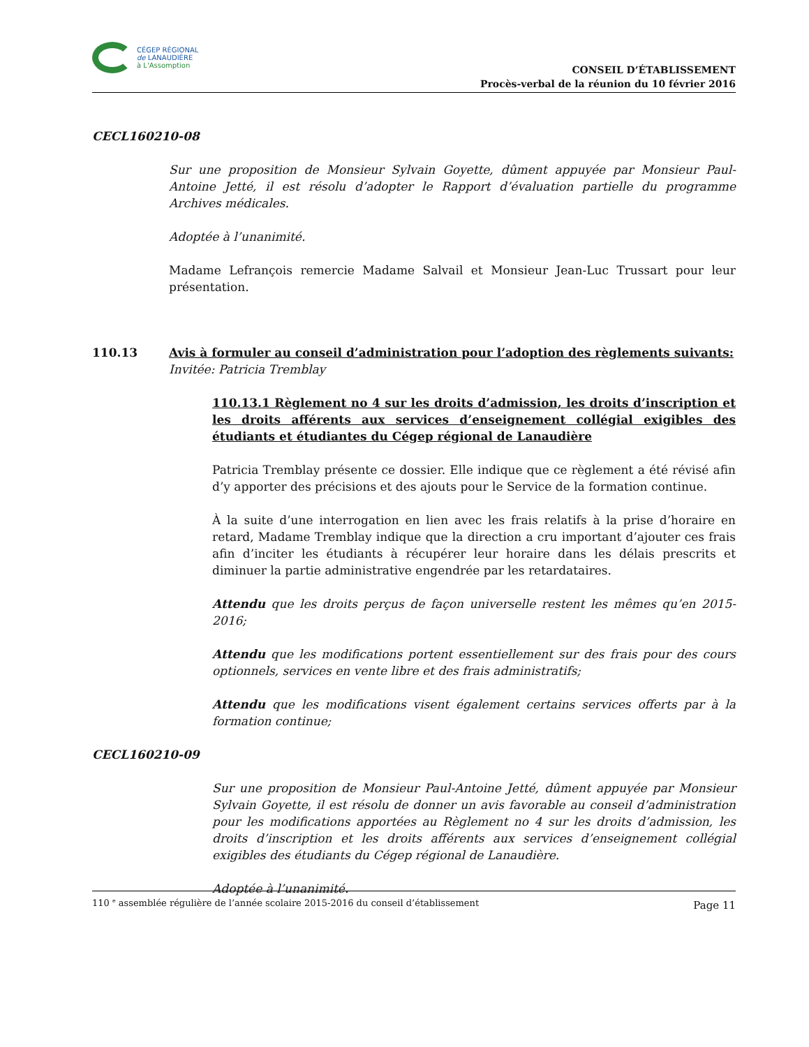CÉGEP RÉGIONAL
de LANAUDIÈRE
à L'Assomption
CONSEIL D’ÉTABLISSEMENT
Procès-verbal de la réunion du 10 février 2016
CECL160210-08
Sur une proposition de Monsieur Sylvain Goyette, dûment appuyée par Monsieur Paul-Antoine Jetté, il est résolu d’adopter le Rapport d’évaluation partielle du programme Archives médicales.
Adoptée à l’unanimité.
Madame Lefrançois remercie Madame Salvail et Monsieur Jean-Luc Trussart pour leur présentation.
110.13 Avis à formuler au conseil d’administration pour l’adoption des règlements suivants:
Invitée: Patricia Tremblay
110.13.1 Règlement no 4 sur les droits d’admission, les droits d’inscription et les droits afférents aux services d’enseignement collégial exigibles des étudiants et étudiantes du Cégep régional de Lanaudière
Patricia Tremblay présente ce dossier. Elle indique que ce règlement a été révisé afin d’y apporter des précisions et des ajouts pour le Service de la formation continue.
À la suite d’une interrogation en lien avec les frais relatifs à la prise d’horaire en retard, Madame Tremblay indique que la direction a cru important d’ajouter ces frais afin d’inciter les étudiants à récupérer leur horaire dans les délais prescrits et diminuer la partie administrative engendrée par les retardataires.
Attendu que les droits perçus de façon universelle restent les mêmes qu’en 2015-2016;
Attendu que les modifications portent essentiellement sur des frais pour des cours optionnels, services en vente libre et des frais administratifs;
Attendu que les modifications visent également certains services offerts par à la formation continue;
CECL160210-09
Sur une proposition de Monsieur Paul-Antoine Jetté, dûment appuyée par Monsieur Sylvain Goyette, il est résolu de donner un avis favorable au conseil d’administration pour les modifications apportées au Règlement no 4 sur les droits d’admission, les droits d’inscription et les droits afférents aux services d’enseignement collégial exigibles des étudiants du Cégep régional de Lanaudière.
Adoptée à l’unanimité.
110 <sup>e</sup> assemblée régulière de l’année scolaire 2015-2016 du conseil d’établissement Page 11